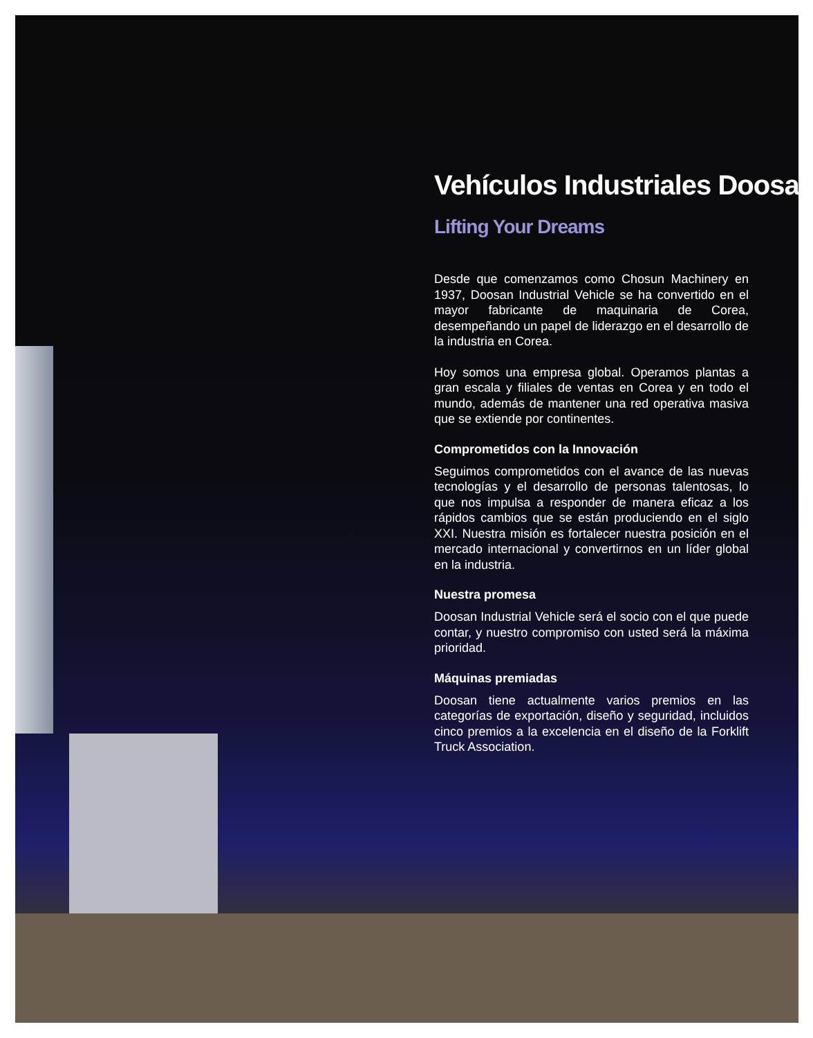Vehículos Industriales Doosan
Lifting Your Dreams
Desde que comenzamos como Chosun Machinery en 1937, Doosan Industrial Vehicle se ha convertido en el mayor fabricante de maquinaria de Corea, desempeñando un papel de liderazgo en el desarrollo de la industria en Corea.
Hoy somos una empresa global. Operamos plantas a gran escala y filiales de ventas en Corea y en todo el mundo, además de mantener una red operativa masiva que se extiende por continentes.
Comprometidos con la Innovación
Seguimos comprometidos con el avance de las nuevas tecnologías y el desarrollo de personas talentosas, lo que nos impulsa a responder de manera eficaz a los rápidos cambios que se están produciendo en el siglo XXI. Nuestra misión es fortalecer nuestra posición en el mercado internacional y convertirnos en un líder global en la industria.
Nuestra promesa
Doosan Industrial Vehicle será el socio con el que puede contar, y nuestro compromiso con usted será la máxima prioridad.
Máquinas premiadas
Doosan tiene actualmente varios premios en las categorías de exportación, diseño y seguridad, incluidos cinco premios a la excelencia en el diseño de la Forklift Truck Association.